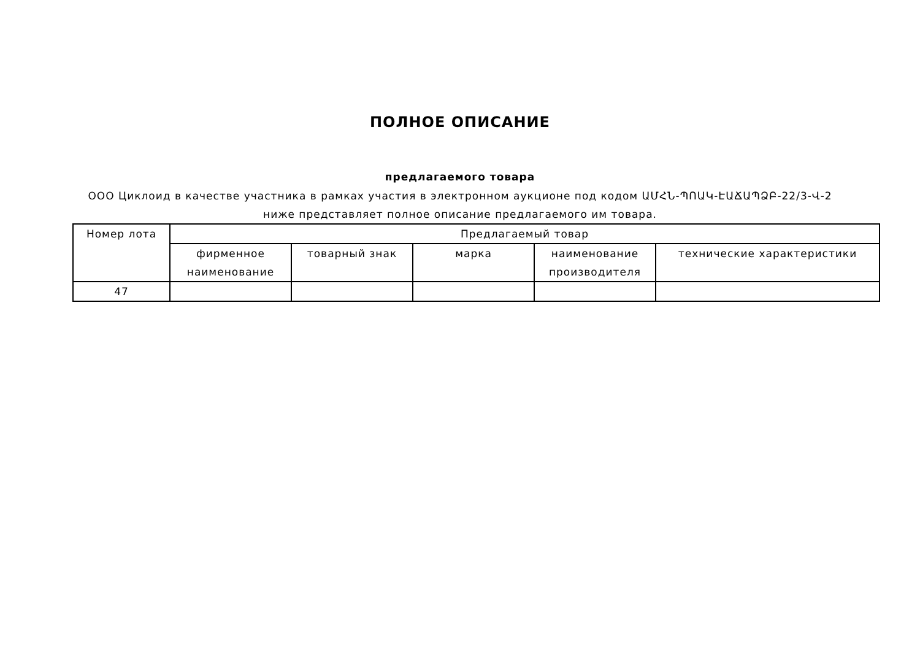ПОЛНОЕ ОПИСАНИЕ
предлагаемого товара
ООО Циклоид в качестве участника в рамках участия в электронном аукционе под кодом ԱՄՀՆ-ՊՈԱԿ-ԷԱՃԱՊՁԲ-22/3-Վ-2 ниже представляет полное описание предлагаемого им товара.
| Номер лота | Предлагаемый товар | | | | |
| --- | --- | --- | --- | --- | --- |
| | фирменное наименование | товарный знак | марка | наименование производителя | технические характеристики |
| 47 | | | | | |